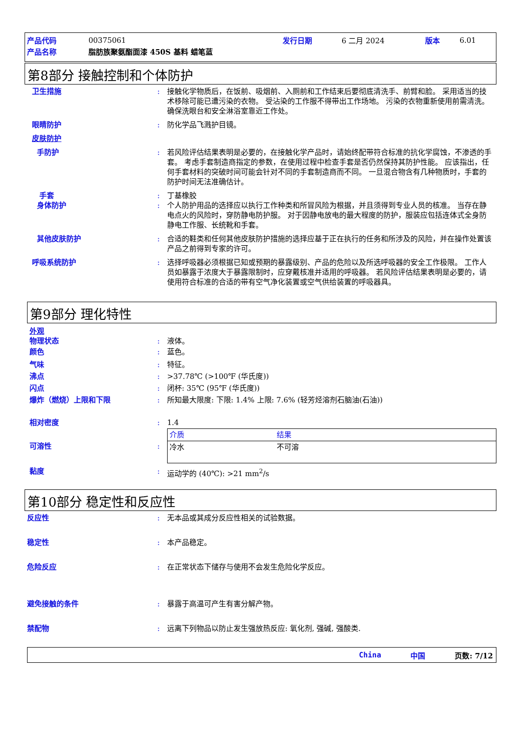| 产品代码 | 00375061 | 发行日期 | 6 二月 2024 | 版本 | 6.01 |
| 产品名称 | 脂肪族聚氨酯面漆 450S 基料 蜡笔蓝 | | | | |
第8部分 接触控制和个体防护
卫生措施 : 接触化学物质后，在饭前、吸烟前、入厕前和工作结束后要彻底清洗手、前臂和脸。 采用适当的技术移除可能已遭污染的衣物。 受沾染的工作服不得带出工作场地。 污染的衣物重新使用前需清洗。 确保洗眼台和安全淋浴室靠近工作处。
眼睛防护 : 防化学品飞溅护目镜。
皮肤防护
手防护 : 若风险评估结果表明是必要的，在接触化学产品时，请始终配带符合标准的抗化学腐蚀，不渗透的手套。 考虑手套制造商指定的参数，在使用过程中检查手套是否仍然保持其防护性能。 应该指出，任何手套材料的突破时间可能会针对不同的手套制造商而不同。 一旦混合物含有几种物质时，手套的防护时间无法准确估计。
手套 : 丁基橡胶
身体防护 : 个人防护用品的选择应以执行工作种类和所冒风险为根据，并且须得到专业人员的核准。 当存在静电点火的风险时，穿防静电防护服。 对于因静电放电的最大程度的防护，服装应包括连体式全身防静电工作服、长统靴和手套。
其他皮肤防护 : 合适的鞋类和任何其他皮肤防护措施的选择应基于正在执行的任务和所涉及的风险，并在操作处置该产品之前得到专家的许可。
呼吸系统防护 : 选择呼吸器必须根据已知或预期的暴露级别、产品的危险以及所选呼吸器的安全工作极限。 工作人员如暴露于浓度大于暴露限制时，应穿戴核准并适用的呼吸器。 若风险评估结果表明是必要的，请使用符合标准的合适的带有空气净化装置或空气供给装置的呼吸器具。
第9部分 理化特性
外观
物理状态 : 液体。
颜色 : 蓝色。
气味 : 特征。
沸点 : >37.78℃ (>100℉ (华氏度))
闪点 : 闭杯: 35℃ (95℉ (华氏度))
爆炸（燃烧）上限和下限 : 所知最大限度: 下限: 1.4% 上限: 7.6% (轻芳烃溶剂石脑油(石油))
相对密度 : 1.4
可溶性 :
| 介质 | 结果 |
| --- | --- |
| 冷水 | 不可溶 |
黏度 : 运动学的 (40℃): >21 mm<sup>2</sup>/s
第10部分 稳定性和反应性
反应性 : 无本品或其成分反应性相关的试验数据。
稳定性 : 本产品稳定。
危险反应 : 在正常状态下储存与使用不会发生危险化学反应。
避免接触的条件 : 暴露于高温可产生有害分解产物。
禁配物 : 远离下列物品以防止发生强放热反应: 氧化剂, 强碱, 强酸类.
China 中国 页数: 7/12